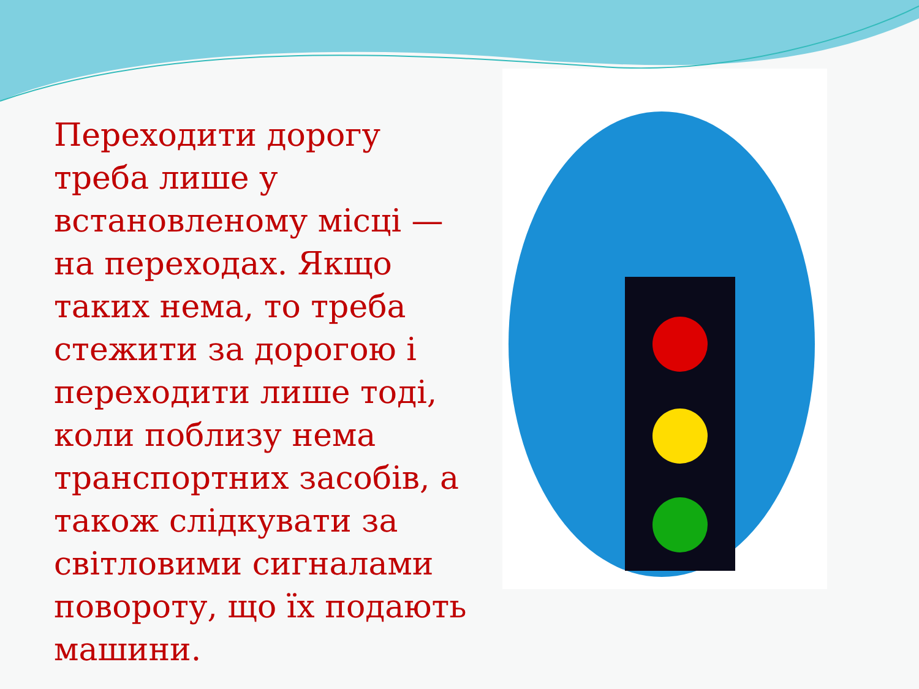Переходити дорогу треба лише у встановленому місці — на переходах. Якщо таких нема, то треба стежити за дорогою і переходити лише тоді, коли поблизу нема транспортних засобів, а також слідкувати за світловими сигналами повороту, що їх подають машини.